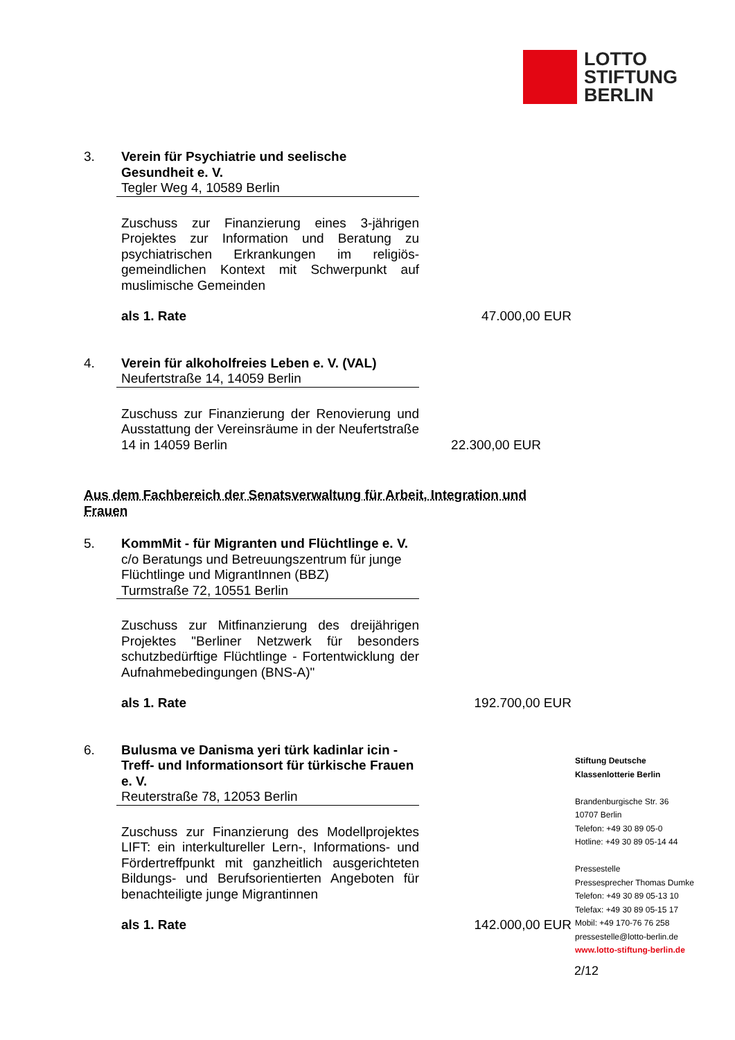LOTTO
STIFTUNG
BERLIN
3. Verein für Psychiatrie und seelische Gesundheit e. V.
Tegler Weg 4, 10589 Berlin
Zuschuss zur Finanzierung eines 3-jährigen Projektes zur Information und Beratung zu psychiatrischen Erkrankungen im religiös-gemeindlichen Kontext mit Schwerpunkt auf muslimische Gemeinden
als 1. Rate 47.000,00 EUR
4. Verein für alkoholfreies Leben e. V. (VAL)
Neufertstraße 14, 14059 Berlin
Zuschuss zur Finanzierung der Renovierung und Ausstattung der Vereinsräume in der Neufertstraße 14 in 14059 Berlin
22.300,00 EUR
Aus dem Fachbereich der Senatsverwaltung für Arbeit, Integration und Frauen
5. KommMit - für Migranten und Flüchtlinge e. V.
c/o Beratungs und Betreuungszentrum für junge Flüchtlinge und MigrantInnen (BBZ)
Turmstraße 72, 10551 Berlin
Zuschuss zur Mitfinanzierung des dreijährigen Projektes "Berliner Netzwerk für besonders schutzbedürftige Flüchtlinge - Fortentwicklung der Aufnahmebedingungen (BNS-A)"
als 1. Rate 192.700,00 EUR
6. Bulusma ve Danisma yeri türk kadinlar icin - Treff- und Informationsort für türkische Frauen e. V.
Reuterstraße 78, 12053 Berlin
Zuschuss zur Finanzierung des Modellprojektes LIFT: ein interkultureller Lern-, Informations- und Fördertreffpunkt mit ganzheitlich ausgerichteten Bildungs- und Berufsorientierten Angeboten für benachteiligte junge Migrantinnen
als 1. Rate 142.000,00 EUR
Stiftung Deutsche
Klassenlotterie Berlin
Brandenburgische Str. 36
10707 Berlin
Telefon: +49 30 89 05-0
Hotline: +49 30 89 05-14 44
Pressestelle
Pressesprecher Thomas Dumke
Telefon: +49 30 89 05-13 10
Telefax: +49 30 89 05-15 17
Mobil: +49 170-76 76 258
pressestelle@lotto-berlin.de
www.lotto-stiftung-berlin.de
2/12